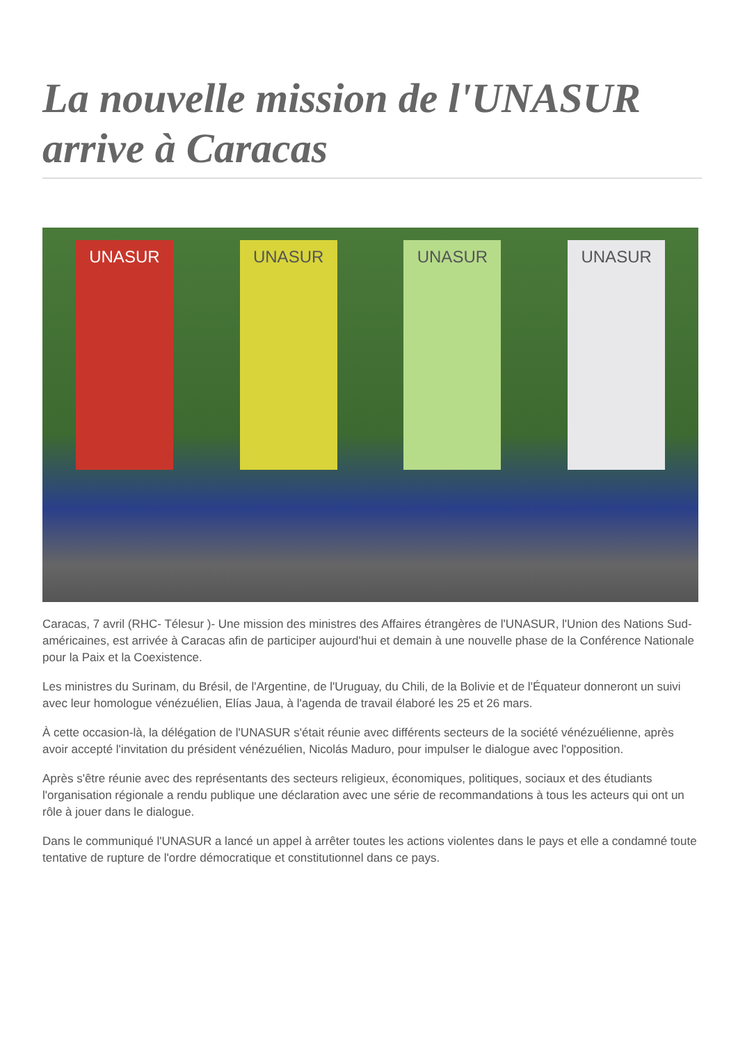La nouvelle mission de l'UNASUR arrive à Caracas
UNASUR UNASUR UNASUR UNASUR
Caracas, 7 avril (RHC- Télesur )- Une mission des ministres des Affaires étrangères de l'UNASUR, l'Union des Nations Sud-américaines, est arrivée à Caracas afin de participer aujourd'hui et demain à une nouvelle phase de la Conférence Nationale pour la Paix et la Coexistence.
Les ministres du Surinam, du Brésil, de l'Argentine, de l'Uruguay, du Chili, de la Bolivie et de l'Équateur donneront un suivi avec leur homologue vénézuélien, Elías Jaua, à l'agenda de travail élaboré les 25 et 26 mars.
À cette occasion-là, la délégation de l'UNASUR s'était réunie avec différents secteurs de la société vénézuélienne, après avoir accepté l'invitation du président vénézuélien, Nicolás Maduro, pour impulser le dialogue avec l'opposition.
Après s'être réunie avec des représentants des secteurs religieux, économiques, politiques, sociaux et des étudiants l'organisation régionale a rendu publique une déclaration avec une série de recommandations à tous les acteurs qui ont un rôle à jouer dans le dialogue.
Dans le communiqué l'UNASUR a lancé un appel à arrêter toutes les actions violentes dans le pays et elle a condamné toute tentative de rupture de l'ordre démocratique et constitutionnel dans ce pays.